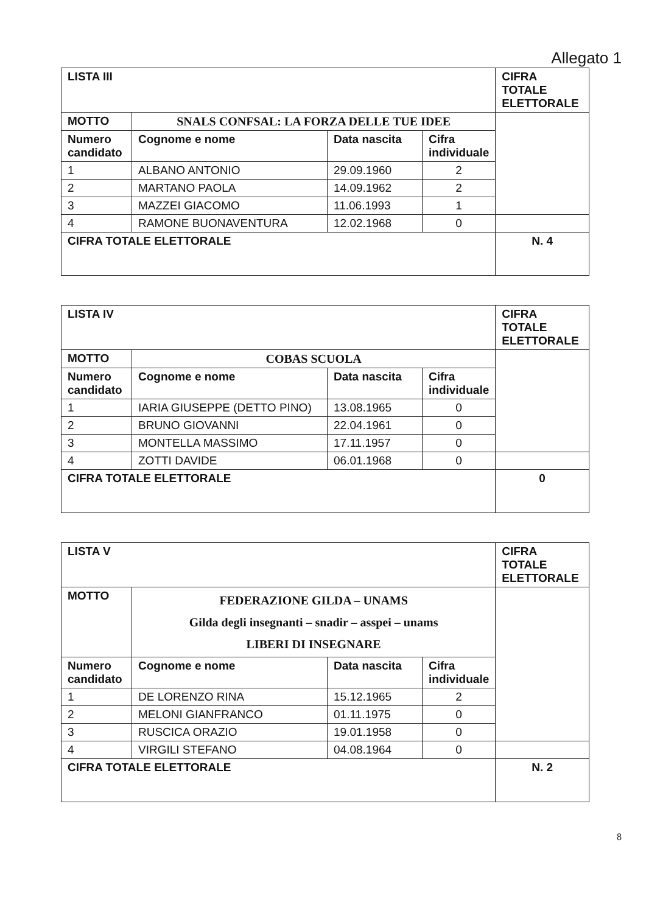Allegato 1
| LISTA III | | | | CIFRA TOTALE ELETTORALE |
| --- | --- | --- | --- | --- |
| MOTTO | SNALS CONFSAL: LA FORZA DELLE TUE IDEE | | | |
| Numero candidato | Cognome e nome | Data nascita | Cifra individuale | |
| 1 | ALBANO ANTONIO | 29.09.1960 | 2 | |
| 2 | MARTANO PAOLA | 14.09.1962 | 2 | |
| 3 | MAZZEI GIACOMO | 11.06.1993 | 1 | |
| 4 | RAMONE BUONAVENTURA | 12.02.1968 | 0 | |
| CIFRA TOTALE ELETTORALE | | | | N. 4 |
| LISTA IV | | | | CIFRA TOTALE ELETTORALE |
| --- | --- | --- | --- | --- |
| MOTTO | COBAS SCUOLA | | | |
| Numero candidato | Cognome e nome | Data nascita | Cifra individuale | |
| 1 | IARIA GIUSEPPE (DETTO PINO) | 13.08.1965 | 0 | |
| 2 | BRUNO GIOVANNI | 22.04.1961 | 0 | |
| 3 | MONTELLA MASSIMO | 17.11.1957 | 0 | |
| 4 | ZOTTI DAVIDE | 06.01.1968 | 0 | |
| CIFRA TOTALE ELETTORALE | | | | 0 |
| LISTA V | | | | CIFRA TOTALE ELETTORALE |
| --- | --- | --- | --- | --- |
| MOTTO | FEDERAZIONE GILDA – UNAMS Gilda degli insegnanti – snadir – asspei – unams LIBERI DI INSEGNARE | | | |
| Numero candidato | Cognome e nome | Data nascita | Cifra individuale | |
| 1 | DE LORENZO RINA | 15.12.1965 | 2 | |
| 2 | MELONI GIANFRANCO | 01.11.1975 | 0 | |
| 3 | RUSCICA ORAZIO | 19.01.1958 | 0 | |
| 4 | VIRGILI STEFANO | 04.08.1964 | 0 | |
| CIFRA TOTALE ELETTORALE | | | | N. 2 |
8